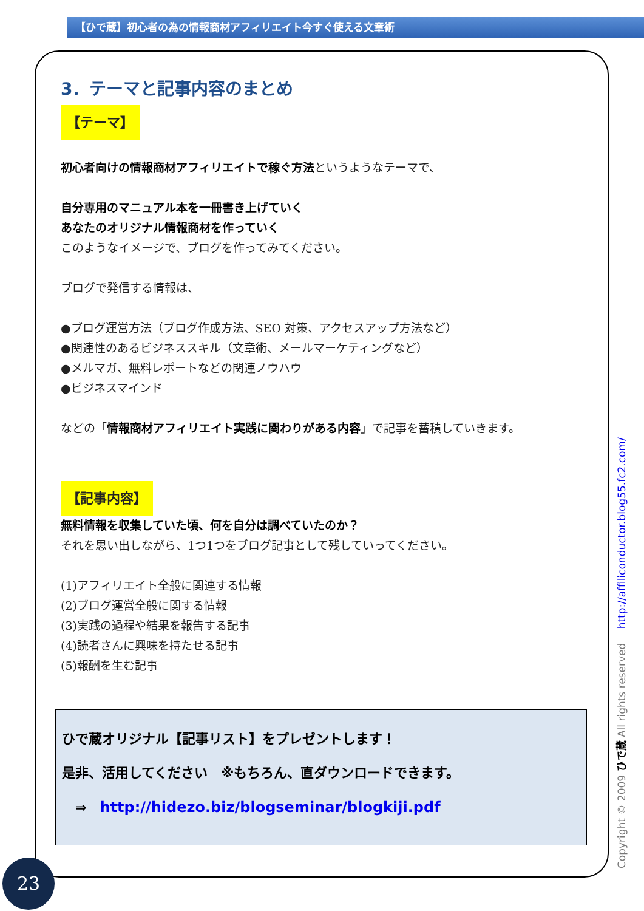【ひで蔵】初心者の為の情報商材アフィリエイト今すぐ使える文章術
3．テーマと記事内容のまとめ
【テーマ】
初心者向けの情報商材アフィリエイトで稼ぐ方法というようなテーマで、
自分専用のマニュアル本を一冊書き上げていく
あなたのオリジナル情報商材を作っていく
このようなイメージで、ブログを作ってみてください。
ブログで発信する情報は、
●ブログ運営方法（ブログ作成方法、SEO 対策、アクセスアップ方法など）
●関連性のあるビジネススキル（文章術、メールマーケティングなど）
●メルマガ、無料レポートなどの関連ノウハウ
●ビジネスマインド
などの「情報商材アフィリエイト実践に関わりがある内容」で記事を蓄積していきます。
【記事内容】
無料情報を収集していた頃、何を自分は調べていたのか？
それを思い出しながら、1つ1つをブログ記事として残していってください。
(1)アフィリエイト全般に関連する情報
(2)ブログ運営全般に関する情報
(3)実践の過程や結果を報告する記事
(4)読者さんに興味を持たせる記事
(5)報酬を生む記事
ひで蔵オリジナル【記事リスト】をプレゼントします！
是非、活用してください　※もちろん、直ダウンロードできます。
　⇒　http://hidezo.biz/blogseminar/blogkiji.pdf
23 Copyright © 2009 ひで蔵 All rights reserved http://affiliconductor.blog55.fc2.com/